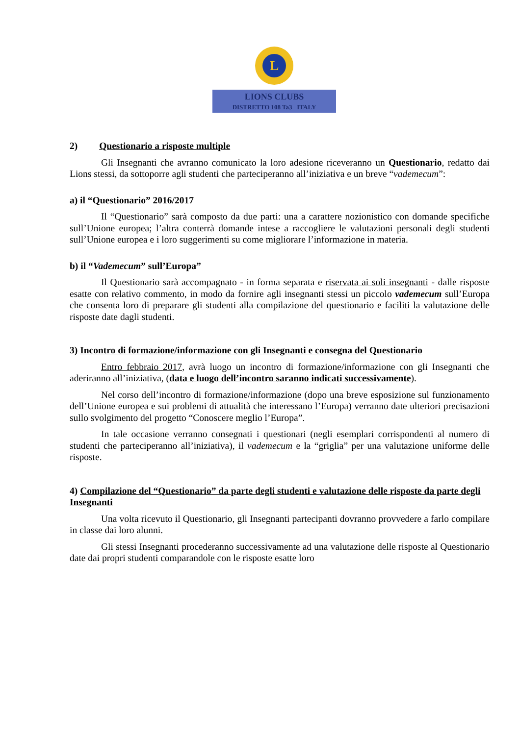L
LIONS CLUBS
DISTRETTO 108 Ta3 ITALY
2) Questionario a risposte multiple
Gli Insegnanti che avranno comunicato la loro adesione riceveranno un Questionario, redatto dai Lions stessi, da sottoporre agli studenti che parteciperanno all’iniziativa e un breve “vademecum”:
a) il “Questionario” 2016/2017
Il “Questionario” sarà composto da due parti: una a carattere nozionistico con domande specifiche sull’Unione europea; l’altra conterrà domande intese a raccogliere le valutazioni personali degli studenti sull’Unione europea e i loro suggerimenti su come migliorare l’informazione in materia.
b) il “Vademecum” sull’Europa”
Il Questionario sarà accompagnato - in forma separata e riservata ai soli insegnanti - dalle risposte esatte con relativo commento, in modo da fornire agli insegnanti stessi un piccolo vademecum sull’Europa che consenta loro di preparare gli studenti alla compilazione del questionario e faciliti la valutazione delle risposte date dagli studenti.
3) Incontro di formazione/informazione con gli Insegnanti e consegna del Questionario
Entro febbraio 2017, avrà luogo un incontro di formazione/informazione con gli Insegnanti che aderiranno all’iniziativa, (data e luogo dell’incontro saranno indicati successivamente).
Nel corso dell’incontro di formazione/informazione (dopo una breve esposizione sul funzionamento dell’Unione europea e sui problemi di attualità che interessano l’Europa) verranno date ulteriori precisazioni sullo svolgimento del progetto “Conoscere meglio l’Europa”.
In tale occasione verranno consegnati i questionari (negli esemplari corrispondenti al numero di studenti che parteciperanno all’iniziativa), il vademecum e la “griglia” per una valutazione uniforme delle risposte.
4) Compilazione del “Questionario” da parte degli studenti e valutazione delle risposte da parte degli Insegnanti
Una volta ricevuto il Questionario, gli Insegnanti partecipanti dovranno provvedere a farlo compilare in classe dai loro alunni.
Gli stessi Insegnanti procederanno successivamente ad una valutazione delle risposte al Questionario date dai propri studenti comparandole con le risposte esatte loro